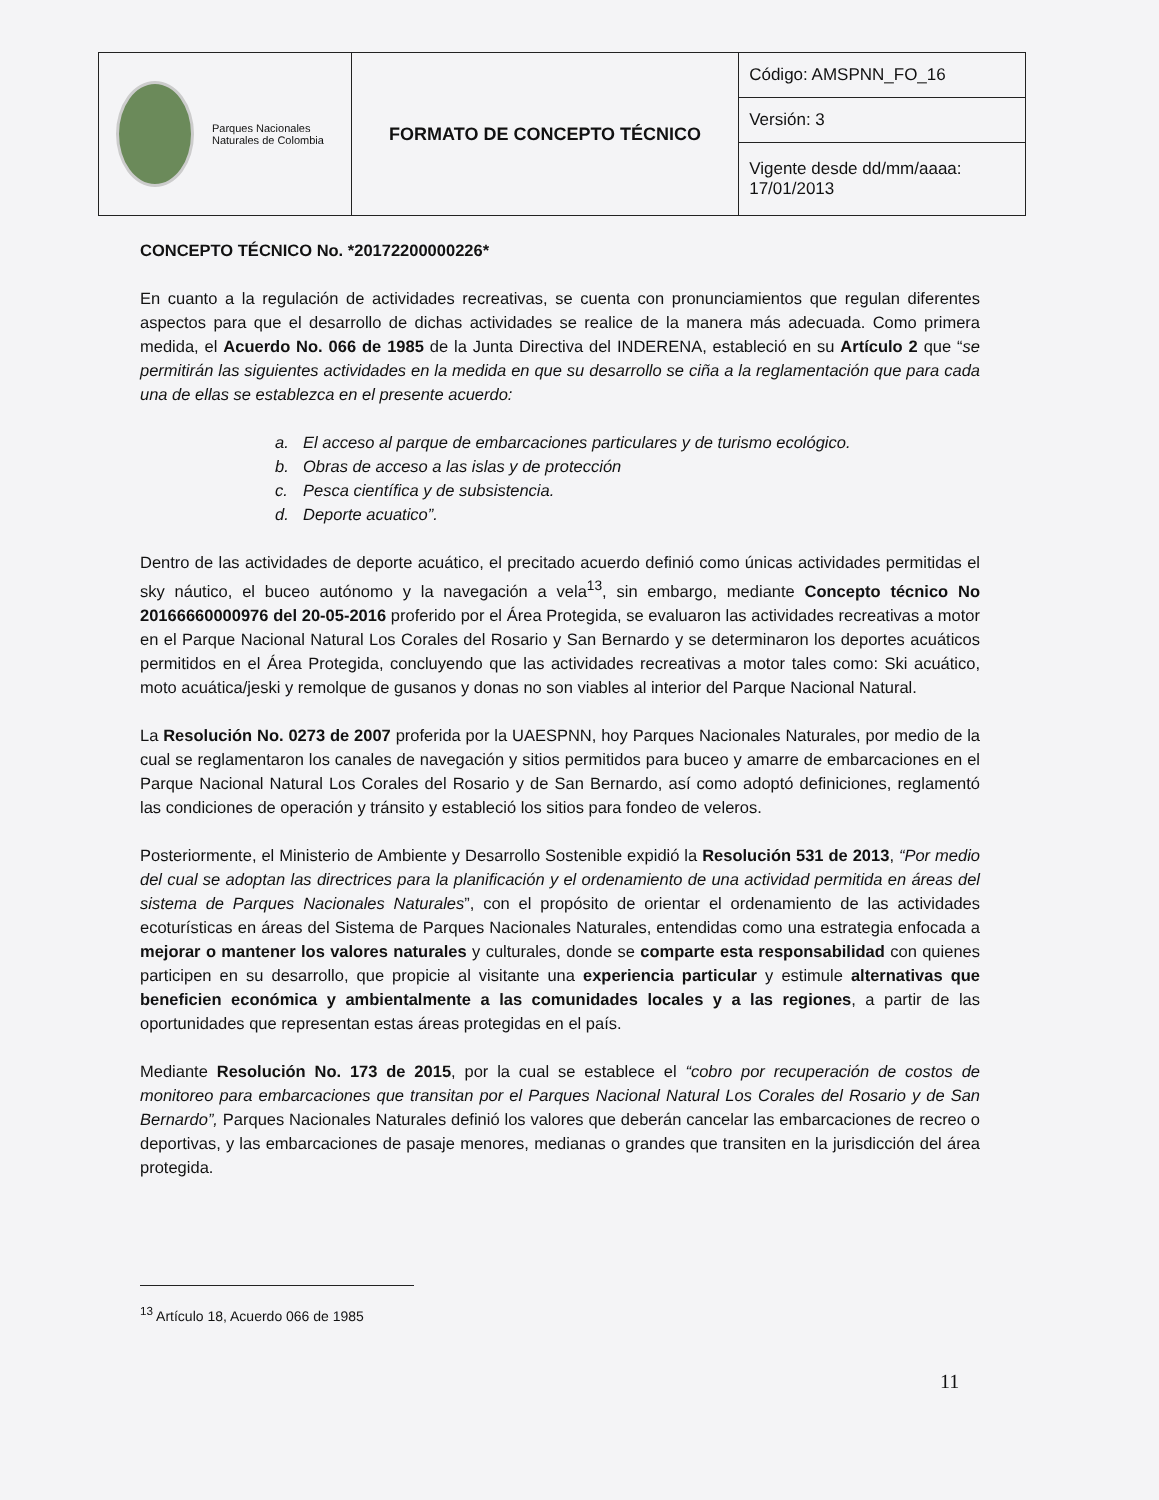| Parques Nacionales Naturales de Colombia | FORMATO DE CONCEPTO TÉCNICO | Código: AMSPNN_FO_16 |
| | | Versión: 3 |
| | | Vigente desde dd/mm/aaaa: 17/01/2013 |
CONCEPTO TÉCNICO No. *20172200000226*
En cuanto a la regulación de actividades recreativas, se cuenta con pronunciamientos que regulan diferentes aspectos para que el desarrollo de dichas actividades se realice de la manera más adecuada. Como primera medida, el Acuerdo No. 066 de 1985 de la Junta Directiva del INDERENA, estableció en su Artículo 2 que “se permitirán las siguientes actividades en la medida en que su desarrollo se ciña a la reglamentación que para cada una de ellas se establezca en el presente acuerdo:
a. El acceso al parque de embarcaciones particulares y de turismo ecológico.
b. Obras de acceso a las islas y de protección
c. Pesca científica y de subsistencia.
d. Deporte acuatico”.
Dentro de las actividades de deporte acuático, el precitado acuerdo definió como únicas actividades permitidas el sky náutico, el buceo autónomo y la navegación a vela<sup>13</sup>, sin embargo, mediante Concepto técnico No 20166660000976 del 20-05-2016 proferido por el Área Protegida, se evaluaron las actividades recreativas a motor en el Parque Nacional Natural Los Corales del Rosario y San Bernardo y se determinaron los deportes acuáticos permitidos en el Área Protegida, concluyendo que las actividades recreativas a motor tales como: Ski acuático, moto acuática/jeski y remolque de gusanos y donas no son viables al interior del Parque Nacional Natural.
La Resolución No. 0273 de 2007 proferida por la UAESPNN, hoy Parques Nacionales Naturales, por medio de la cual se reglamentaron los canales de navegación y sitios permitidos para buceo y amarre de embarcaciones en el Parque Nacional Natural Los Corales del Rosario y de San Bernardo, así como adoptó definiciones, reglamentó las condiciones de operación y tránsito y estableció los sitios para fondeo de veleros.
Posteriormente, el Ministerio de Ambiente y Desarrollo Sostenible expidió la Resolución 531 de 2013, “Por medio del cual se adoptan las directrices para la planificación y el ordenamiento de una actividad permitida en áreas del sistema de Parques Nacionales Naturales”, con el propósito de orientar el ordenamiento de las actividades ecoturísticas en áreas del Sistema de Parques Nacionales Naturales, entendidas como una estrategia enfocada a mejorar o mantener los valores naturales y culturales, donde se comparte esta responsabilidad con quienes participen en su desarrollo, que propicie al visitante una experiencia particular y estimule alternativas que beneficien económica y ambientalmente a las comunidades locales y a las regiones, a partir de las oportunidades que representan estas áreas protegidas en el país.
Mediante Resolución No. 173 de 2015, por la cual se establece el “cobro por recuperación de costos de monitoreo para embarcaciones que transitan por el Parques Nacional Natural Los Corales del Rosario y de San Bernardo”, Parques Nacionales Naturales definió los valores que deberán cancelar las embarcaciones de recreo o deportivas, y las embarcaciones de pasaje menores, medianas o grandes que transiten en la jurisdicción del área protegida.
<sup>13</sup> Artículo 18, Acuerdo 066 de 1985
11